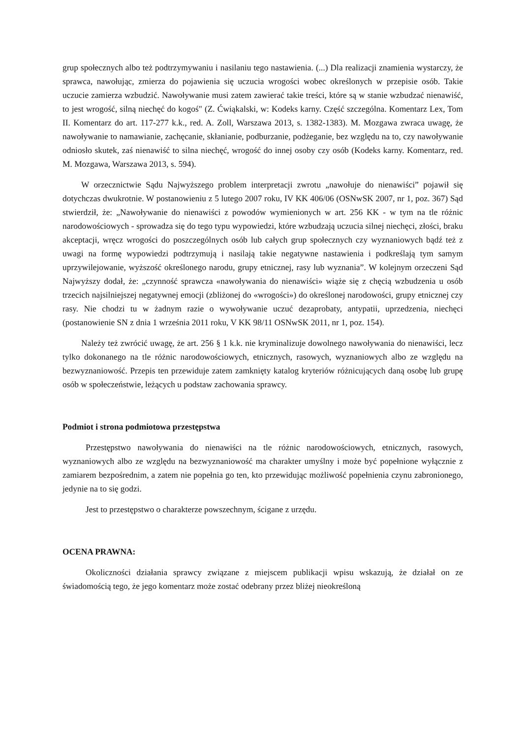grup społecznych albo też podtrzymywaniu i nasilaniu tego nastawienia. (...) Dla realizacji znamienia wystarczy, że sprawca, nawołując, zmierza do pojawienia się uczucia wrogości wobec określonych w przepisie osób. Takie uczucie zamierza wzbudzić. Nawoływanie musi zatem zawierać takie treści, które są w stanie wzbudzać nienawiść, to jest wrogość, silną niechęć do kogoś" (Z. Ćwiąkalski, w: Kodeks karny. Część szczególna. Komentarz Lex, Tom II. Komentarz do art. 117-277 k.k., red. A. Zoll, Warszawa 2013, s. 1382-1383). M. Mozgawa zwraca uwagę, że nawoływanie to namawianie, zachęcanie, skłanianie, podburzanie, podżeganie, bez względu na to, czy nawoływanie odniosło skutek, zaś nienawiść to silna niechęć, wrogość do innej osoby czy osób (Kodeks karny. Komentarz, red. M. Mozgawa, Warszawa 2013, s. 594).
W orzecznictwie Sądu Najwyższego problem interpretacji zwrotu „nawołuje do nienawiści” pojawił się dotychczas dwukrotnie. W postanowieniu z 5 lutego 2007 roku, IV KK 406/06 (OSNwSK 2007, nr 1, poz. 367) Sąd stwierdził, że: „Nawoływanie do nienawiści z powodów wymienionych w art. 256 KK - w tym na tle różnic narodowościowych - sprowadza się do tego typu wypowiedzi, które wzbudzają uczucia silnej niechęci, złości, braku akceptacji, wręcz wrogości do poszczególnych osób lub całych grup społecznych czy wyznaniowych bądź też z uwagi na formę wypowiedzi podtrzymują i nasilają takie negatywne nastawienia i podkreślają tym samym uprzywilejowanie, wyższość określonego narodu, grupy etnicznej, rasy lub wyznania”. W kolejnym orzeczeni Sąd Najwyższy dodał, że: „czynność sprawcza «nawoływania do nienawiści» wiąże się z chęcią wzbudzenia u osób trzecich najsilniejszej negatywnej emocji (zbliżonej do «wrogości») do określonej narodowości, grupy etnicznej czy rasy. Nie chodzi tu w żadnym razie o wywoływanie uczuć dezaprobaty, antypatii, uprzedzenia, niechęci (postanowienie SN z dnia 1 września 2011 roku, V KK 98/11 OSNwSK 2011, nr 1, poz. 154).
Należy też zwrócić uwagę, że art. 256 § 1 k.k. nie kryminalizuje dowolnego nawoływania do nienawiści, lecz tylko dokonanego na tle różnic narodowościowych, etnicznych, rasowych, wyznaniowych albo ze względu na bezwyznaniowość. Przepis ten przewiduje zatem zamknięty katalog kryteriów różnicujących daną osobę lub grupę osób w społeczeństwie, leżących u podstaw zachowania sprawcy.
Podmiot i strona podmiotowa przestępstwa
Przestępstwo nawoływania do nienawiści na tle różnic narodowościowych, etnicznych, rasowych, wyznaniowych albo ze względu na bezwyznaniowość ma charakter umyślny i może być popełnione wyłącznie z zamiarem bezpośrednim, a zatem nie popełnia go ten, kto przewidując możliwość popełnienia czynu zabronionego, jedynie na to się godzi.
Jest to przestępstwo o charakterze powszechnym, ścigane z urzędu.
OCENA PRAWNA:
Okoliczności działania sprawcy związane z miejscem publikacji wpisu wskazują, że działał on ze świadomością tego, że jego komentarz może zostać odebrany przez bliżej nieokreśloną